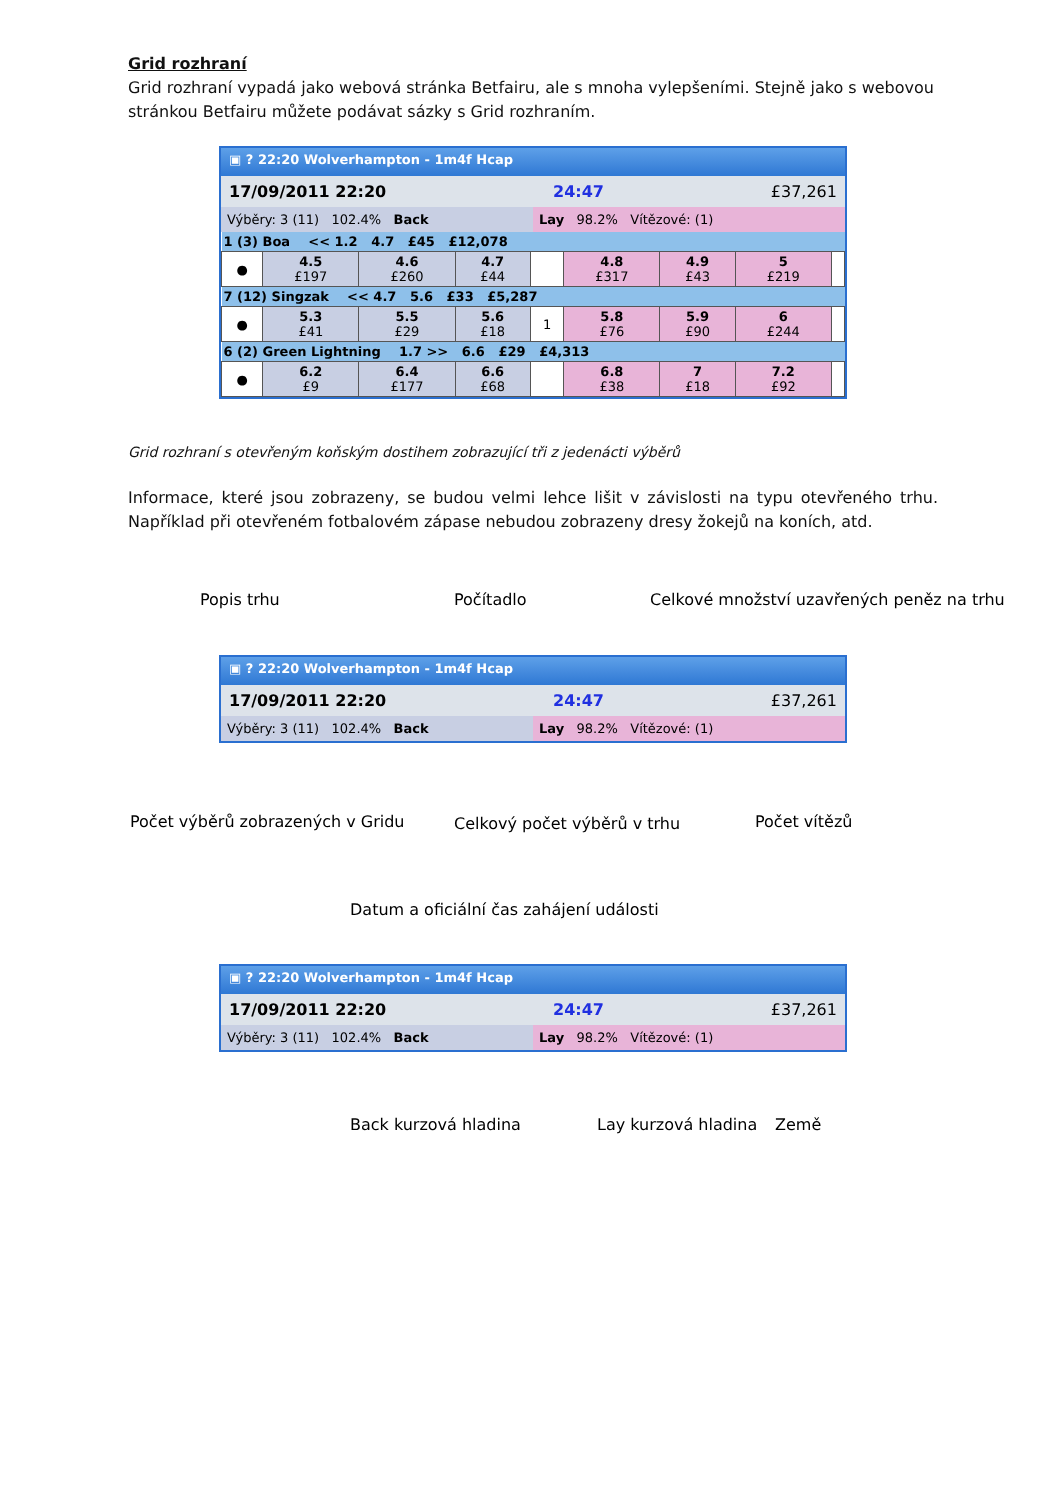Grid rozhraní
Grid rozhraní vypadá jako webová stránka Betfairu, ale s mnoha vylepšeními. Stejně jako s webovou stránkou Betfairu můžete podávat sázky s Grid rozhraním.
▣ ? 22:20 Wolverhampton - 1m4f Hcap
17/09/2011 22:20 24:47 £37,261
Výběry: 3 (11) 102.4% Back Lay 98.2% Vítězové: (1)
| 1 (3) Boa << 1.2 4.7 £45 £12,078 | | | | | | | | |
| ● | 4.5 £197 | 4.6 £260 | 4.7 £44 | | 4.8 £317 | 4.9 £43 | 5 £219 | |
| 7 (12) Singzak << 4.7 5.6 £33 £5,287 | | | | | | | | |
| ● | 5.3 £41 | 5.5 £29 | 5.6 £18 | 1 | 5.8 £76 | 5.9 £90 | 6 £244 | |
| 6 (2) Green Lightning 1.7 >> 6.6 £29 £4,313 | | | | | | | | |
| ● | 6.2 £9 | 6.4 £177 | 6.6 £68 | | 6.8 £38 | 7 £18 | 7.2 £92 | |
Grid rozhraní s otevřeným koňským dostihem zobrazující tři z jedenácti výběrů
Informace, které jsou zobrazeny, se budou velmi lehce lišit v závislosti na typu otevřeného trhu. Například při otevřeném fotbalovém zápase nebudou zobrazeny dresy žokejů na koních, atd.
Popis trhu Počítadlo
Celkové množství uzavřených peněz na trhu
▣ ? 22:20 Wolverhampton - 1m4f Hcap
17/09/2011 22:20 24:47 £37,261
Výběry: 3 (11) 102.4% Back Lay 98.2% Vítězové: (1)
Počet výběrů zobrazených v Gridu
Celkový počet výběrů v trhu Počet vítězů
Datum a oficiální čas zahájení události
▣ ? 22:20 Wolverhampton - 1m4f Hcap
17/09/2011 22:20 24:47 £37,261
Výběry: 3 (11) 102.4% Back Lay 98.2% Vítězové: (1)
Back kurzová hladina Lay kurzová hladina Země